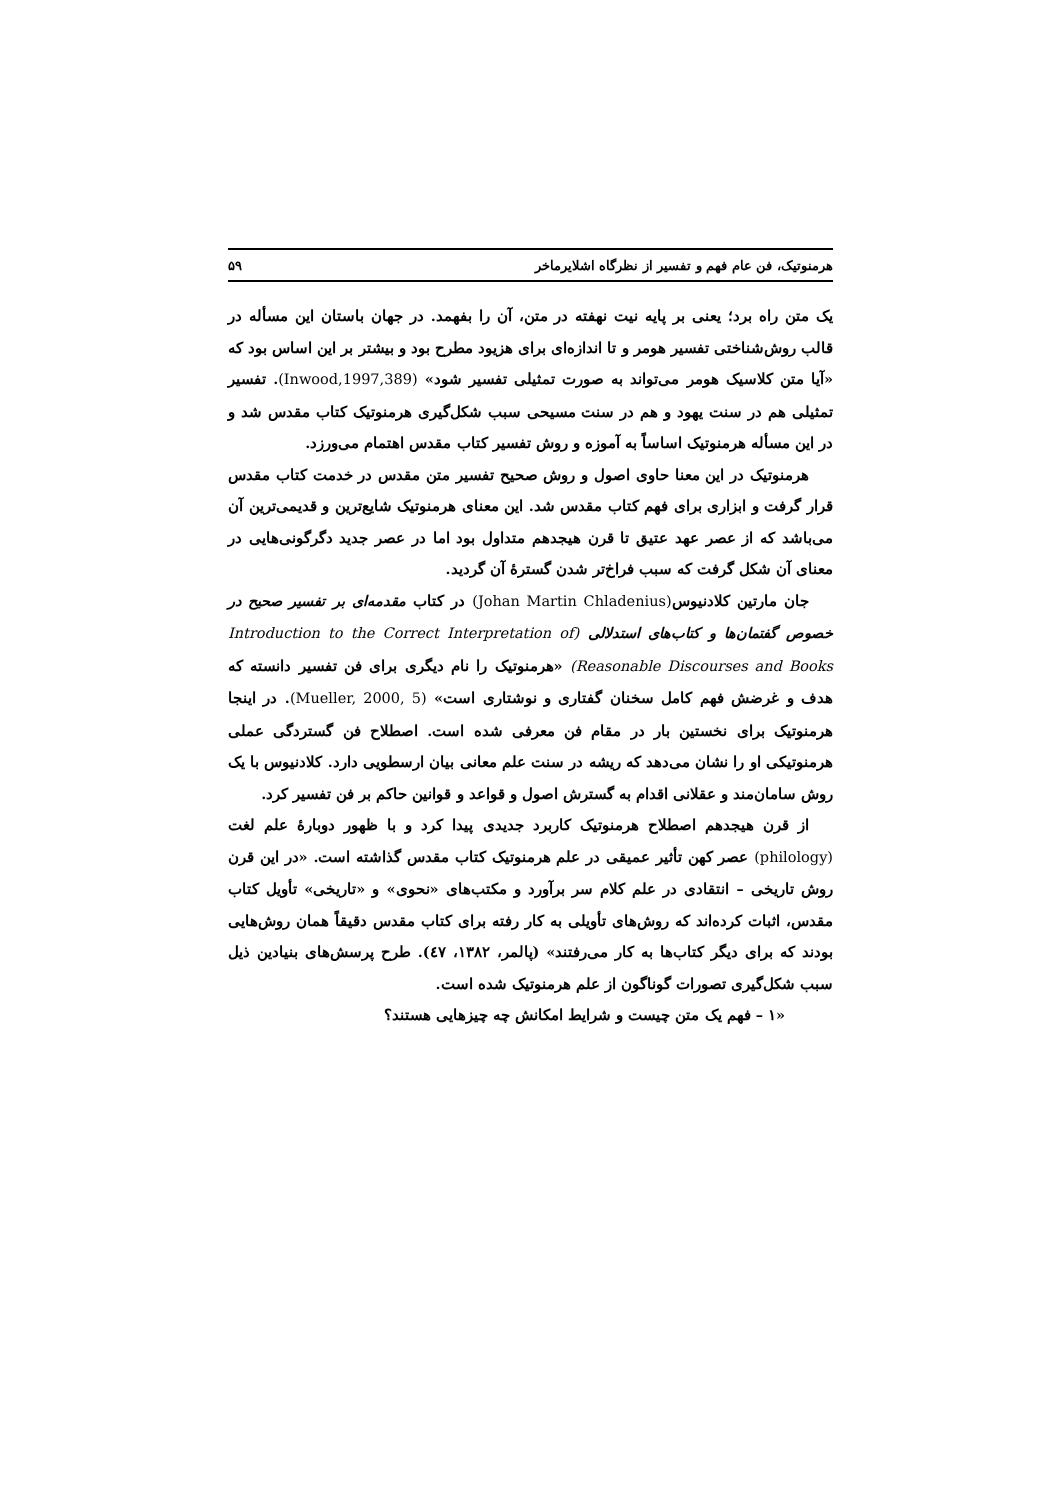هرمنوتیک، فن عام فهم و تفسیر از نظرگاه اشلایرماخر ۵۹
یک متن راه برد؛ یعنی بر پایه نیت نهفته در متن، آن را بفهمد. در جهان باستان این مسأله در قالب روش‌شناختی تفسیر هومر و تا اندازه‌ای برای هزیود مطرح بود و بیشتر بر این اساس بود که «آیا متن کلاسیک هومر می‌تواند به صورت تمثیلی تفسیر شود» (Inwood,1997,389). تفسیر تمثیلی هم در سنت یهود و هم در سنت مسیحی سبب شکل‌گیری هرمنوتیک کتاب مقدس شد و در این مسأله هرمنوتیک اساساً به آموزه و روش تفسیر کتاب مقدس اهتمام می‌ورزد.
هرمنوتیک در این معنا حاوی اصول و روش صحیح تفسیر متن مقدس در خدمت کتاب مقدس قرار گرفت و ابزاری برای فهم کتاب مقدس شد. این معنای هرمنوتیک شایع‌ترین و قدیمی‌ترین آن می‌باشد که از عصر عهد عتیق تا قرن هیجدهم متداول بود اما در عصر جدید دگرگونی‌هایی در معنای آن شکل گرفت که سبب فراخ‌تر شدن گسترهٔ آن گردید.
جان مارتین کلادنیوس(Johan Martin Chladenius) در کتاب مقدمه‌ای بر تفسیر صحیح در خصوص گفتمان‌ها و کتاب‌های استدلالی (Introduction to the Correct Interpretation of Reasonable Discourses and Books) «هرمنوتیک را نام دیگری برای فن تفسیر دانسته که هدف و غرضش فهم کامل سخنان گفتاری و نوشتاری است» (Mueller, 2000, 5). در اینجا هرمنوتیک برای نخستین بار در مقام فن معرفی شده است. اصطلاح فن گستردگی عملی هرمنوتیکی او را نشان می‌دهد که ریشه در سنت علم معانی بیان ارسطویی دارد. کلادنیوس با یک روش سامان‌مند و عقلانی اقدام به گسترش اصول و قواعد و قوانین حاکم بر فن تفسیر کرد.
از قرن هیجدهم اصطلاح هرمنوتیک کاربرد جدیدی پیدا کرد و با ظهور دوبارهٔ علم لغت (philology) عصر کهن تأثیر عمیقی در علم هرمنوتیک کتاب مقدس گذاشته است. «در این قرن روش تاریخی – انتقادی در علم کلام سر برآورد و مکتب‌های «نحوی» و «تاریخی» تأویل کتاب مقدس، اثبات کرده‌اند که روش‌های تأویلی به کار رفته برای کتاب مقدس دقیقاً همان روش‌هایی بودند که برای دیگر کتاب‌ها به کار می‌رفتند» (پالمر، ۱۳۸۲، ٤۷). طرح پرسش‌های بنیادین ذیل سبب شکل‌گیری تصورات گوناگون از علم هرمنوتیک شده است.
«۱ – فهم یک متن چیست و شرایط امکانش چه چیزهایی هستند؟